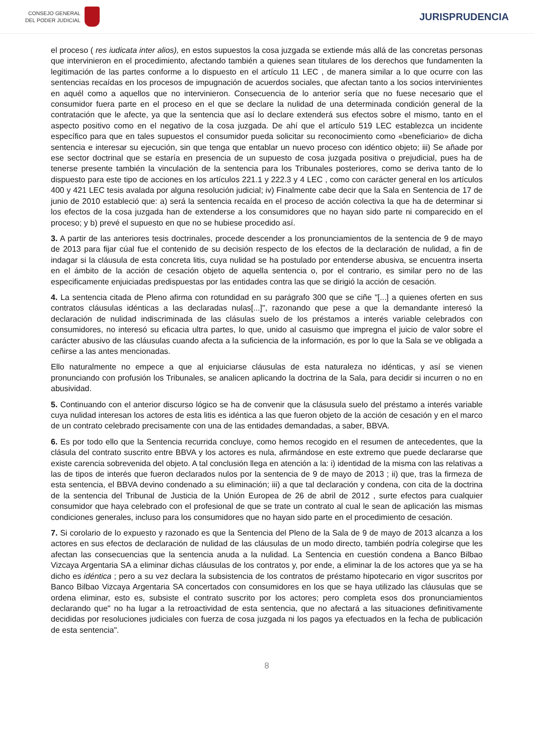CONSEJO GENERAL
DEL PODER JUDICIAL
JURISPRUDENCIA
el proceso ( res iudicata inter alios), en estos supuestos la cosa juzgada se extiende más allá de las concretas personas que intervinieron en el procedimiento, afectando también a quienes sean titulares de los derechos que fundamenten la legitimación de las partes conforme a lo dispuesto en el artículo 11 LEC , de manera similar a lo que ocurre con las sentencias recaídas en los procesos de impugnación de acuerdos sociales, que afectan tanto a los socios intervinientes en aquél como a aquellos que no intervinieron. Consecuencia de lo anterior sería que no fuese necesario que el consumidor fuera parte en el proceso en el que se declare la nulidad de una determinada condición general de la contratación que le afecte, ya que la sentencia que así lo declare extenderá sus efectos sobre el mismo, tanto en el aspecto positivo como en el negativo de la cosa juzgada. De ahí que el artículo 519 LEC establezca un incidente específico para que en tales supuestos el consumidor pueda solicitar su reconocimiento como «beneficiario» de dicha sentencia e interesar su ejecución, sin que tenga que entablar un nuevo proceso con idéntico objeto; iii) Se añade por ese sector doctrinal que se estaría en presencia de un supuesto de cosa juzgada positiva o prejudicial, pues ha de tenerse presente también la vinculación de la sentencia para los Tribunales posteriores, como se deriva tanto de lo dispuesto para este tipo de acciones en los artículos 221.1 y 222.3 y 4 LEC , como con carácter general en los artículos 400 y 421 LEC tesis avalada por alguna resolución judicial; iv) Finalmente cabe decir que la Sala en Sentencia de 17 de junio de 2010 estableció que: a) será la sentencia recaída en el proceso de acción colectiva la que ha de determinar si los efectos de la cosa juzgada han de extenderse a los consumidores que no hayan sido parte ni comparecido en el proceso; y b) prevé el supuesto en que no se hubiese procedido así.
3. A partir de las anteriores tesis doctrinales, procede descender a los pronunciamientos de la sentencia de 9 de mayo de 2013 para fijar cúal fue el contenido de su decisión respecto de los efectos de la declaración de nulidad, a fin de indagar si la cláusula de esta concreta litis, cuya nulidad se ha postulado por entenderse abusiva, se encuentra inserta en el ámbito de la acción de cesación objeto de aquella sentencia o, por el contrario, es similar pero no de las especificamente enjuiciadas predispuestas por las entidades contra las que se dirigió la acción de cesación.
4. La sentencia citada de Pleno afirma con rotundidad en su parágrafo 300 que se ciñe "[...] a quienes oferten en sus contratos cláusulas idénticas a las declaradas nulas[...]", razonando que pese a que la demandante interesó la declaración de nulidad indiscriminada de las clásulas suelo de los préstamos a interés variable celebrados con consumidores, no interesó su eficacia ultra partes, lo que, unido al casuismo que impregna el juicio de valor sobre el carácter abusivo de las cláusulas cuando afecta a la suficiencia de la información, es por lo que la Sala se ve obligada a ceñirse a las antes mencionadas.
Ello naturalmente no empece a que al enjuiciarse cláusulas de esta naturaleza no idénticas, y así se vienen pronunciando con profusión los Tribunales, se analicen aplicando la doctrina de la Sala, para decidir si incurren o no en abusividad.
5. Continuando con el anterior discurso lógico se ha de convenir que la clásusula suelo del préstamo a interés variable cuya nulidad interesan los actores de esta litis es idéntica a las que fueron objeto de la acción de cesación y en el marco de un contrato celebrado precisamente con una de las entidades demandadas, a saber, BBVA.
6. Es por todo ello que la Sentencia recurrida concluye, como hemos recogido en el resumen de antecedentes, que la clásula del contrato suscrito entre BBVA y los actores es nula, afirmándose en este extremo que puede declararse que existe carencia sobrevenida del objeto. A tal conclusión llega en atención a la: i) identidad de la misma con las relativas a las de tipos de interés que fueron declarados nulos por la sentencia de 9 de mayo de 2013 ; ii) que, tras la firmeza de esta sentencia, el BBVA devino condenado a su eliminación; iii) a que tal declaración y condena, con cita de la doctrina de la sentencia del Tribunal de Justicia de la Unión Europea de 26 de abril de 2012 , surte efectos para cualquier consumidor que haya celebrado con el profesional de que se trate un contrato al cual le sean de aplicación las mismas condiciones generales, incluso para los consumidores que no hayan sido parte en el procedimiento de cesación.
7. Si corolario de lo expuesto y razonado es que la Sentencia del Pleno de la Sala de 9 de mayo de 2013 alcanza a los actores en sus efectos de declaración de nulidad de las cláusulas de un modo directo, también podría colegirse que les afectan las consecuencias que la sentencia anuda a la nulidad. La Sentencia en cuestión condena a Banco Bilbao Vizcaya Argentaria SA a eliminar dichas cláusulas de los contratos y, por ende, a eliminar la de los actores que ya se ha dicho es idéntica ; pero a su vez declara la subsistencia de los contratos de préstamo hipotecario en vigor suscritos por Banco Bilbao Vizcaya Argentaria SA concertados con consumidores en los que se haya utilizado las cláusulas que se ordena eliminar, esto es, subsiste el contrato suscrito por los actores; pero completa esos dos pronunciamientos declarando que" no ha lugar a la retroactividad de esta sentencia, que no afectará a las situaciones definitivamente decididas por resoluciones judiciales con fuerza de cosa juzgada ni los pagos ya efectuados en la fecha de publicación de esta sentencia".
8